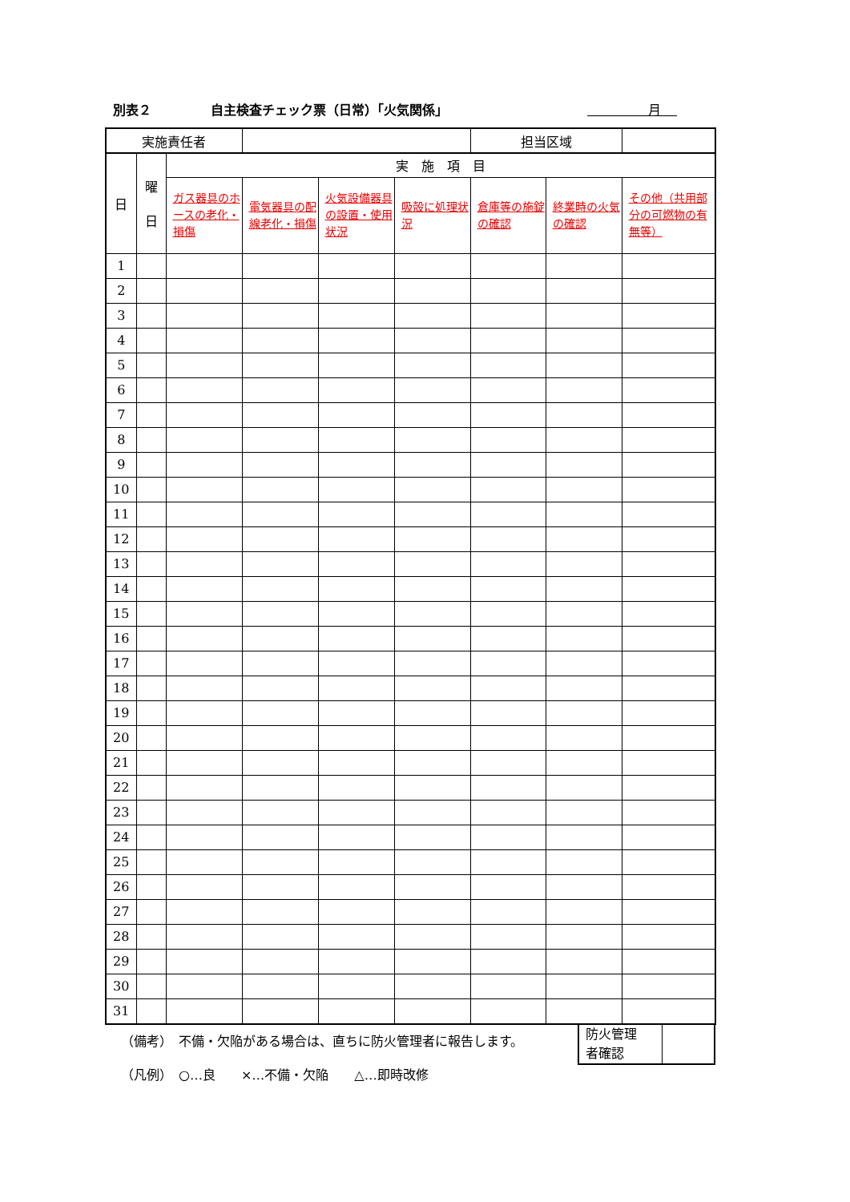別表２ 自主検査チェック票（日常）「火気関係」
月
| 実施責任者 | | | | | | 担当区域 | | |
| 日 | 曜 日 | 実 施 項 目 | | | | | | |
| | | ガス器具のホースの老化・損傷 | 電気器具の配線老化・損傷 | 火気設備器具の設置・使用状況 | 吸殻に処理状況 | 倉庫等の施錠の確認 | 終業時の火気の確認 | その他（共用部分の可燃物の有無等） |
| 1 | | | | | | | | |
| 2 | | | | | | | | |
| 3 | | | | | | | | |
| 4 | | | | | | | | |
| 5 | | | | | | | | |
| 6 | | | | | | | | |
| 7 | | | | | | | | |
| 8 | | | | | | | | |
| 9 | | | | | | | | |
| 10 | | | | | | | | |
| 11 | | | | | | | | |
| 12 | | | | | | | | |
| 13 | | | | | | | | |
| 14 | | | | | | | | |
| 15 | | | | | | | | |
| 16 | | | | | | | | |
| 17 | | | | | | | | |
| 18 | | | | | | | | |
| 19 | | | | | | | | |
| 20 | | | | | | | | |
| 21 | | | | | | | | |
| 22 | | | | | | | | |
| 23 | | | | | | | | |
| 24 | | | | | | | | |
| 25 | | | | | | | | |
| 26 | | | | | | | | |
| 27 | | | | | | | | |
| 28 | | | | | | | | |
| 29 | | | | | | | | |
| 30 | | | | | | | | |
| 31 | | | | | | | | |
（備考）　不備・欠陥がある場合は、直ちに防火管理者に報告します。
（凡例）　○…良　　×…不備・欠陥　　△…即時改修
防火管理
者確認